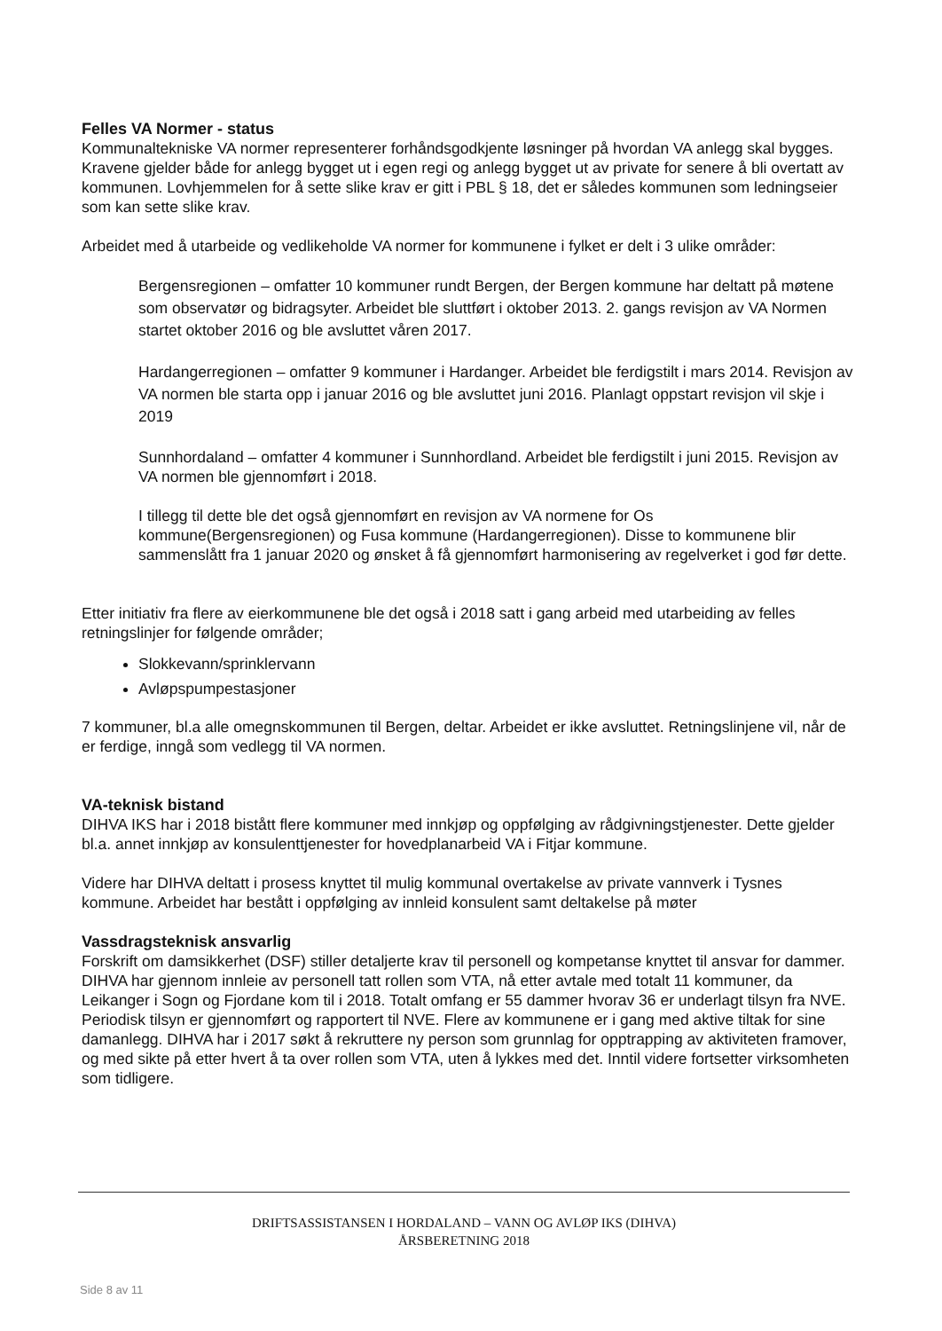Felles VA Normer - status
Kommunaltekniske VA normer representerer forhåndsgodkjente løsninger på hvordan VA anlegg skal bygges. Kravene gjelder både for anlegg bygget ut i egen regi og anlegg bygget ut av private for senere å bli overtatt av kommunen. Lovhjemmelen for å sette slike krav er gitt i PBL § 18, det er således kommunen som ledningseier som kan sette slike krav.
Arbeidet med å utarbeide og vedlikeholde VA normer for kommunene i fylket er delt i 3 ulike områder:
Bergensregionen – omfatter 10 kommuner rundt Bergen, der Bergen kommune har deltatt på møtene som observatør og bidragsyter. Arbeidet ble sluttført i oktober 2013. 2. gangs revisjon av VA Normen startet oktober 2016 og ble avsluttet våren 2017.
Hardangerregionen – omfatter 9 kommuner i Hardanger. Arbeidet ble ferdigstilt i mars 2014. Revisjon av VA normen ble starta opp i januar 2016 og ble avsluttet juni 2016. Planlagt oppstart revisjon vil skje i 2019
Sunnhordaland – omfatter 4 kommuner i Sunnhordland. Arbeidet ble ferdigstilt i juni 2015. Revisjon av VA normen ble gjennomført i 2018.
I tillegg til dette ble det også gjennomført en revisjon av VA normene for Os kommune(Bergensregionen) og Fusa kommune (Hardangerregionen). Disse to kommunene blir sammenslått fra 1 januar 2020 og ønsket å få gjennomført harmonisering av regelverket i god før dette.
Etter initiativ fra flere av eierkommunene ble det også i 2018 satt i gang arbeid med utarbeiding av felles retningslinjer for følgende områder;
Slokkevann/sprinklervann
Avløpspumpestasjoner
7 kommuner, bl.a alle omegnskommunen til Bergen, deltar. Arbeidet er ikke avsluttet. Retningslinjene vil, når de er ferdige, inngå som vedlegg til VA normen.
VA-teknisk bistand
DIHVA IKS har i 2018 bistått flere kommuner med innkjøp og oppfølging av rådgivningstjenester. Dette gjelder bl.a. annet innkjøp av konsulenttjenester for hovedplanarbeid VA i Fitjar kommune.
Videre har DIHVA deltatt i prosess knyttet til mulig kommunal overtakelse av private vannverk i Tysnes kommune. Arbeidet har bestått i oppfølging av innleid konsulent samt deltakelse på møter
Vassdragsteknisk ansvarlig
Forskrift om damsikkerhet (DSF) stiller detaljerte krav til personell og kompetanse knyttet til ansvar for dammer. DIHVA har gjennom innleie av personell tatt rollen som VTA, nå etter avtale med totalt 11 kommuner, da Leikanger i Sogn og Fjordane kom til i 2018. Totalt omfang er 55 dammer hvorav 36 er underlagt tilsyn fra NVE. Periodisk tilsyn er gjennomført og rapportert til NVE. Flere av kommunene er i gang med aktive tiltak for sine damanlegg. DIHVA har i 2017 søkt å rekruttere ny person som grunnlag for opptrapping av aktiviteten framover, og med sikte på etter hvert å ta over rollen som VTA, uten å lykkes med det. Inntil videre fortsetter virksomheten som tidligere.
DRIFTSASSISTANSEN I HORDALAND – VANN OG AVLØP IKS (DIHVA)
ÅRSBERETNING 2018
Side 8 av 11